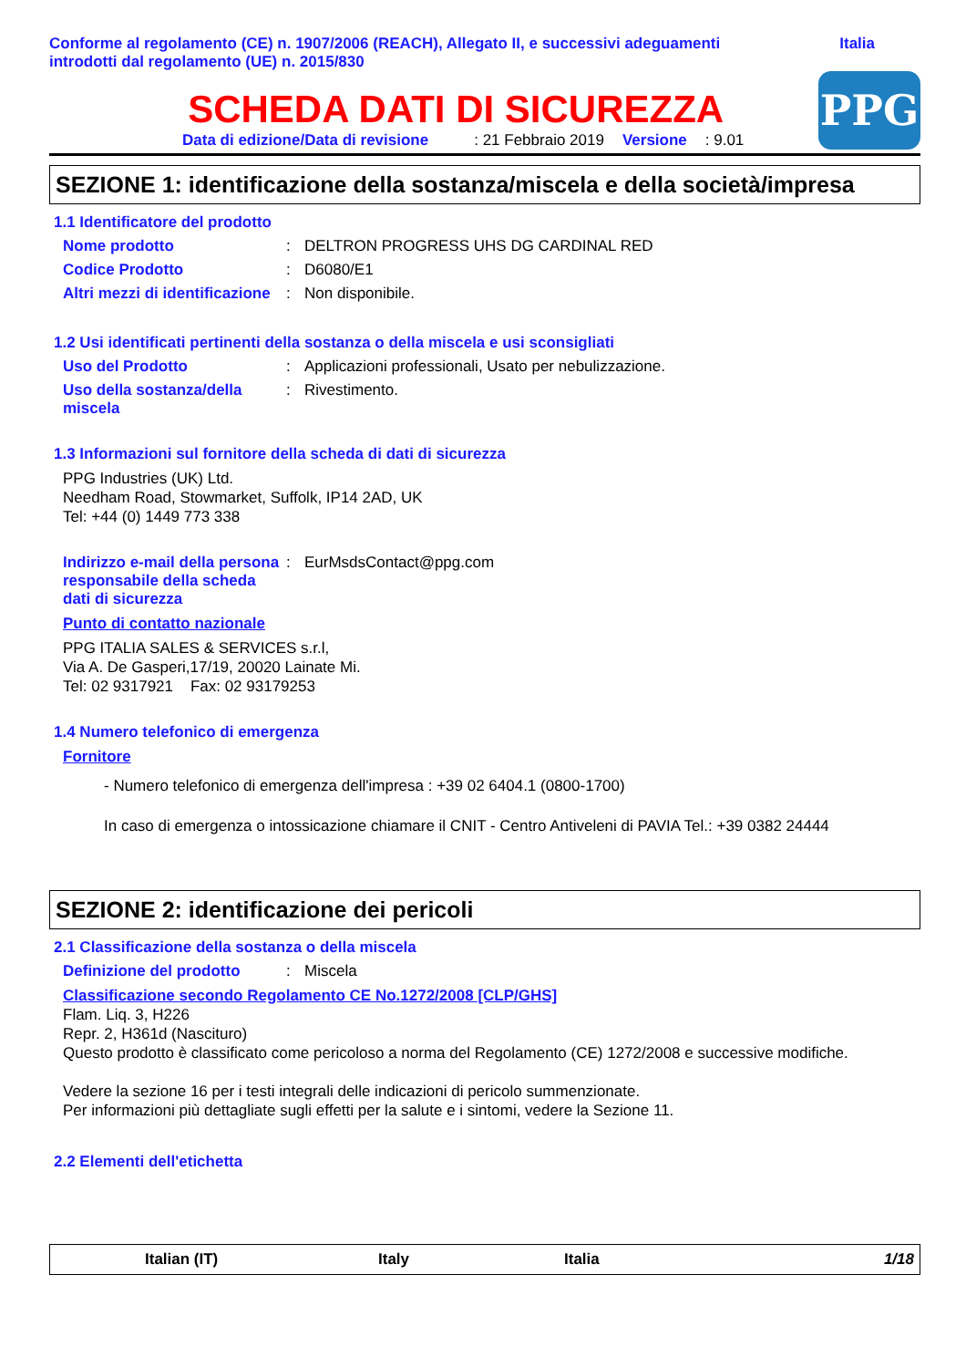Conforme al regolamento (CE) n. 1907/2006 (REACH), Allegato II, e successivi adeguamenti
introdotti dal regolamento (UE) n. 2015/830
Italia
SCHEDA DATI DI SICUREZZA
Data di edizione/Data di revisione: 21 Febbraio 2019 Versione: 9.01
PPG
SEZIONE 1: identificazione della sostanza/miscela e della società/impresa
1.1 Identificatore del prodotto
Nome prodotto : DELTRON PROGRESS UHS DG CARDINAL RED
Codice Prodotto : D6080/E1
Altri mezzi di identificazione
: Non disponibile.
1.2 Usi identificati pertinenti della sostanza o della miscela e usi sconsigliati
Uso del Prodotto : Applicazioni professionali, Usato per nebulizzazione.
Uso della sostanza/della miscela
: Rivestimento.
1.3 Informazioni sul fornitore della scheda di dati di sicurezza
PPG Industries (UK) Ltd.
Needham Road, Stowmarket, Suffolk, IP14 2AD, UK
Tel: +44 (0) 1449 773 338
Indirizzo e-mail della persona responsabile della scheda dati di sicurezza
: EurMsdsContact@ppg.com
Punto di contatto nazionale
PPG ITALIA SALES & SERVICES s.r.l,
Via A. De Gasperi,17/19, 20020 Lainate Mi.
Tel: 02 9317921 Fax: 02 93179253
1.4 Numero telefonico di emergenza
Fornitore
- Numero telefonico di emergenza dell'impresa : +39 02 6404.1 (0800-1700)
In caso di emergenza o intossicazione chiamare il CNIT - Centro Antiveleni di PAVIA Tel.: +39 0382 24444
SEZIONE 2: identificazione dei pericoli
2.1 Classificazione della sostanza o della miscela
Definizione del prodotto : Miscela
Classificazione secondo Regolamento CE No.1272/2008 [CLP/GHS]
Flam. Liq. 3, H226
Repr. 2, H361d (Nascituro)
Questo prodotto è classificato come pericoloso a norma del Regolamento (CE) 1272/2008 e successive modifiche.
Vedere la sezione 16 per i testi integrali delle indicazioni di pericolo summenzionate.
Per informazioni più dettagliate sugli effetti per la salute e i sintomi, vedere la Sezione 11.
2.2 Elementi dell'etichetta
Italian (IT) Italy Italia 1/18